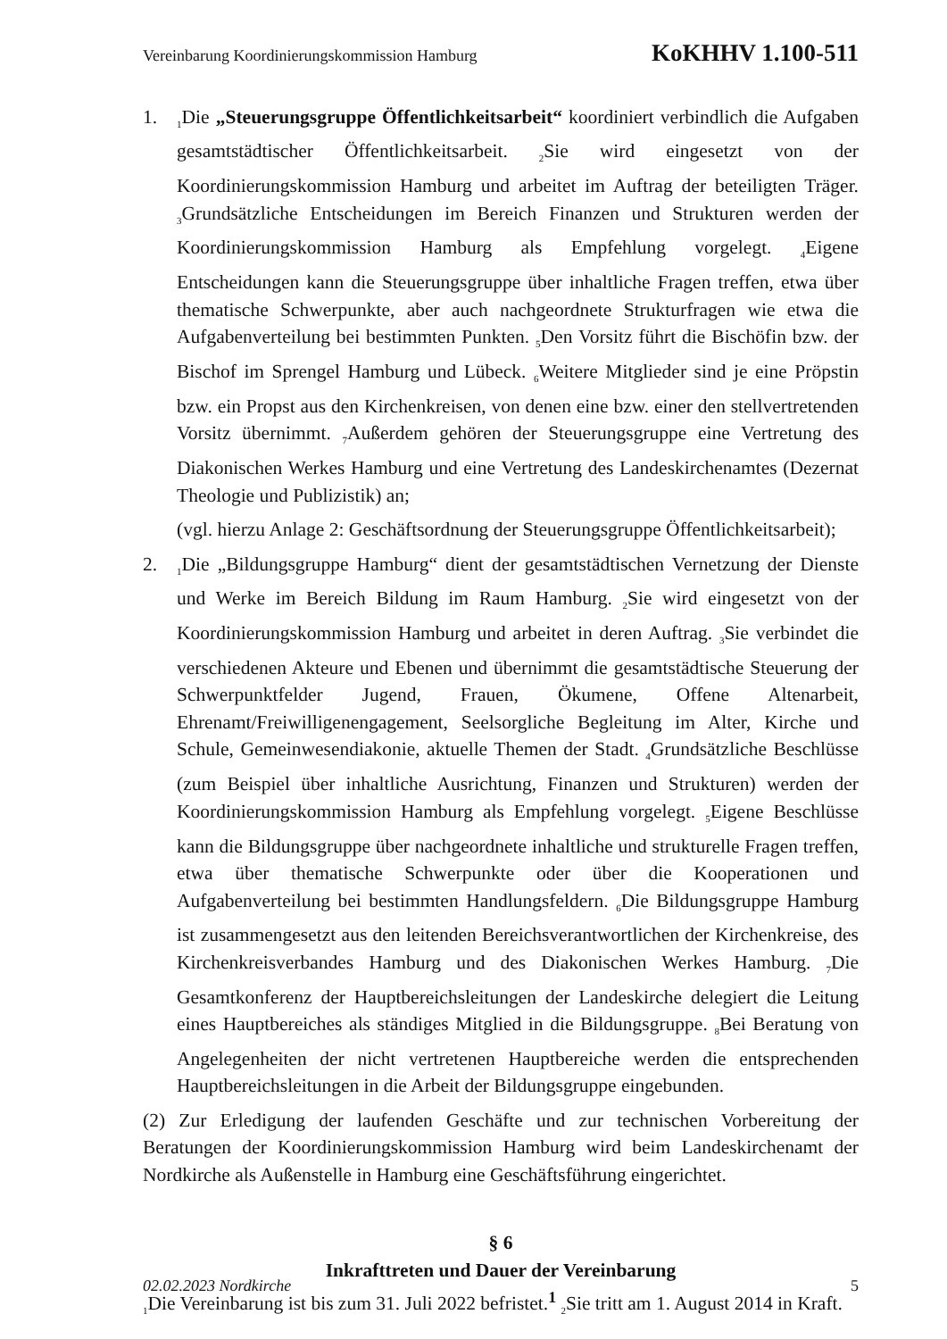Vereinbarung Koordinierungskommission Hamburg KoKHHV 1.100-511
1.
<sub>1</sub>Die „Steuerungsgruppe Öffentlichkeitsarbeit“ koordiniert verbindlich die Aufgaben gesamtstädtischer Öffentlichkeitsarbeit. <sub>2</sub>Sie wird eingesetzt von der Koordinierungskommission Hamburg und arbeitet im Auftrag der beteiligten Träger. <sub>3</sub>Grundsätzliche Entscheidungen im Bereich Finanzen und Strukturen werden der Koordinierungskommission Hamburg als Empfehlung vorgelegt. <sub>4</sub>Eigene Entscheidungen kann die Steuerungsgruppe über inhaltliche Fragen treffen, etwa über thematische Schwerpunkte, aber auch nachgeordnete Strukturfragen wie etwa die Aufgabenverteilung bei bestimmten Punkten. <sub>5</sub>Den Vorsitz führt die Bischöfin bzw. der Bischof im Sprengel Hamburg und Lübeck. <sub>6</sub>Weitere Mitglieder sind je eine Pröpstin bzw. ein Propst aus den Kirchenkreisen, von denen eine bzw. einer den stellvertretenden Vorsitz übernimmt. <sub>7</sub>Außerdem gehören der Steuerungsgruppe eine Vertretung des Diakonischen Werkes Hamburg und eine Vertretung des Landeskirchenamtes (Dezernat Theologie und Publizistik) an;
(vgl. hierzu Anlage 2: Geschäftsordnung der Steuerungsgruppe Öffentlichkeitsarbeit);
2.
<sub>1</sub>Die „Bildungsgruppe Hamburg“ dient der gesamtstädtischen Vernetzung der Dienste und Werke im Bereich Bildung im Raum Hamburg. <sub>2</sub>Sie wird eingesetzt von der Koordinierungskommission Hamburg und arbeitet in deren Auftrag. <sub>3</sub>Sie verbindet die verschiedenen Akteure und Ebenen und übernimmt die gesamtstädtische Steuerung der Schwerpunktfelder Jugend, Frauen, Ökumene, Offene Altenarbeit, Ehrenamt/Freiwilligenengagement, Seelsorgliche Begleitung im Alter, Kirche und Schule, Gemeinwesendiakonie, aktuelle Themen der Stadt. <sub>4</sub>Grundsätzliche Beschlüsse (zum Beispiel über inhaltliche Ausrichtung, Finanzen und Strukturen) werden der Koordinierungskommission Hamburg als Empfehlung vorgelegt. <sub>5</sub>Eigene Beschlüsse kann die Bildungsgruppe über nachgeordnete inhaltliche und strukturelle Fragen treffen, etwa über thematische Schwerpunkte oder über die Kooperationen und Aufgabenverteilung bei bestimmten Handlungsfeldern. <sub>6</sub>Die Bildungsgruppe Hamburg ist zusammengesetzt aus den leitenden Bereichsverantwortlichen der Kirchenkreise, des Kirchenkreisverbandes Hamburg und des Diakonischen Werkes Hamburg. <sub>7</sub>Die Gesamtkonferenz der Hauptbereichsleitungen der Landeskirche delegiert die Leitung eines Hauptbereiches als ständiges Mitglied in die Bildungsgruppe. <sub>8</sub>Bei Beratung von Angelegenheiten der nicht vertretenen Hauptbereiche werden die entsprechenden Hauptbereichsleitungen in die Arbeit der Bildungsgruppe eingebunden.
(2) Zur Erledigung der laufenden Geschäfte und zur technischen Vorbereitung der Beratungen der Koordinierungskommission Hamburg wird beim Landeskirchenamt der Nordkirche als Außenstelle in Hamburg eine Geschäftsführung eingerichtet.
§ 6
Inkrafttreten und Dauer der Vereinbarung
<sub>1</sub>Die Vereinbarung ist bis zum 31. Juli 2022 befristet.<sup>1</sup> <sub>2</sub>Sie tritt am 1. August 2014 in Kraft.
02.02.2023 Nordkirche 5